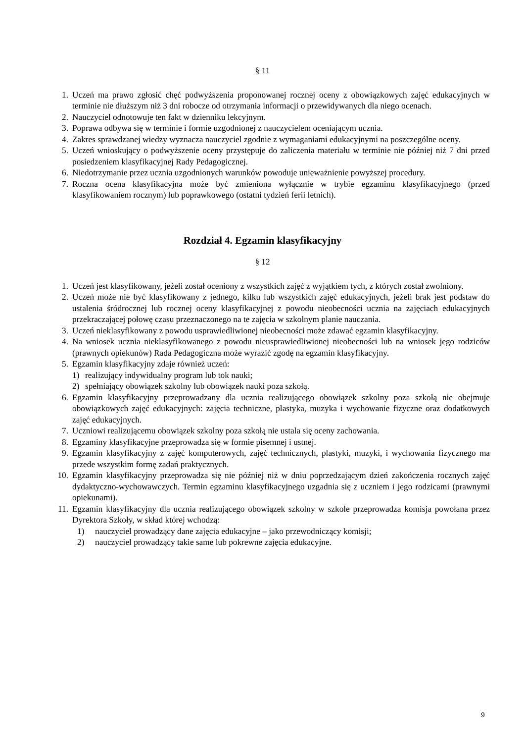§ 11
1. Uczeń ma prawo zgłosić chęć podwyższenia proponowanej rocznej oceny z obowiązkowych zajęć edukacyjnych w terminie nie dłuższym niż 3 dni robocze od otrzymania informacji o przewidywanych dla niego ocenach.
2. Nauczyciel odnotowuje ten fakt w dzienniku lekcyjnym.
3. Poprawa odbywa się w terminie i formie uzgodnionej z nauczycielem oceniającym ucznia.
4. Zakres sprawdzanej wiedzy wyznacza nauczyciel zgodnie z wymaganiami edukacyjnymi na poszczególne oceny.
5. Uczeń wnioskujący o podwyższenie oceny przystępuje do zaliczenia materiału w terminie nie później niż 7 dni przed posiedzeniem klasyfikacyjnej Rady Pedagogicznej.
6. Niedotrzymanie przez ucznia uzgodnionych warunków powoduje unieważnienie powyższej procedury.
7. Roczna ocena klasyfikacyjna może być zmieniona wyłącznie w trybie egzaminu klasyfikacyjnego (przed klasyfikowaniem rocznym) lub poprawkowego (ostatni tydzień ferii letnich).
Rozdział 4. Egzamin klasyfikacyjny
§ 12
1. Uczeń jest klasyfikowany, jeżeli został oceniony z wszystkich zajęć z wyjątkiem tych, z których został zwolniony.
2. Uczeń może nie być klasyfikowany z jednego, kilku lub wszystkich zajęć edukacyjnych, jeżeli brak jest podstaw do ustalenia śródrocznej lub rocznej oceny klasyfikacyjnej z powodu nieobecności ucznia na zajęciach edukacyjnych przekraczającej połowę czasu przeznaczonego na te zajęcia w szkolnym planie nauczania.
3. Uczeń nieklasyfikowany z powodu usprawiedliwionej nieobecności może zdawać egzamin klasyfikacyjny.
4. Na wniosek ucznia nieklasyfikowanego z powodu nieusprawiedliwionej nieobecności lub na wniosek jego rodziców (prawnych opiekunów) Rada Pedagogiczna może wyrazić zgodę na egzamin klasyfikacyjny.
5. Egzamin klasyfikacyjny zdaje również uczeń:
1) realizujący indywidualny program lub tok nauki;
2) spełniający obowiązek szkolny lub obowiązek nauki poza szkołą.
6. Egzamin klasyfikacyjny przeprowadzany dla ucznia realizującego obowiązek szkolny poza szkołą nie obejmuje obowiązkowych zajęć edukacyjnych: zajęcia techniczne, plastyka, muzyka i wychowanie fizyczne oraz dodatkowych zajęć edukacyjnych.
7. Uczniowi realizującemu obowiązek szkolny poza szkołą nie ustala się oceny zachowania.
8. Egzaminy klasyfikacyjne przeprowadza się w formie pisemnej i ustnej.
9. Egzamin klasyfikacyjny z zajęć komputerowych, zajęć technicznych, plastyki, muzyki, i wychowania fizycznego ma przede wszystkim formę zadań praktycznych.
10. Egzamin klasyfikacyjny przeprowadza się nie później niż w dniu poprzedzającym dzień zakończenia rocznych zajęć dydaktyczno-wychowawczych. Termin egzaminu klasyfikacyjnego uzgadnia się z uczniem i jego rodzicami (prawnymi opiekunami).
11. Egzamin klasyfikacyjny dla ucznia realizującego obowiązek szkolny w szkole przeprowadza komisja powołana przez Dyrektora Szkoły, w skład której wchodzą:
1) nauczyciel prowadzący dane zajęcia edukacyjne – jako przewodniczący komisji;
2) nauczyciel prowadzący takie same lub pokrewne zajęcia edukacyjne.
9